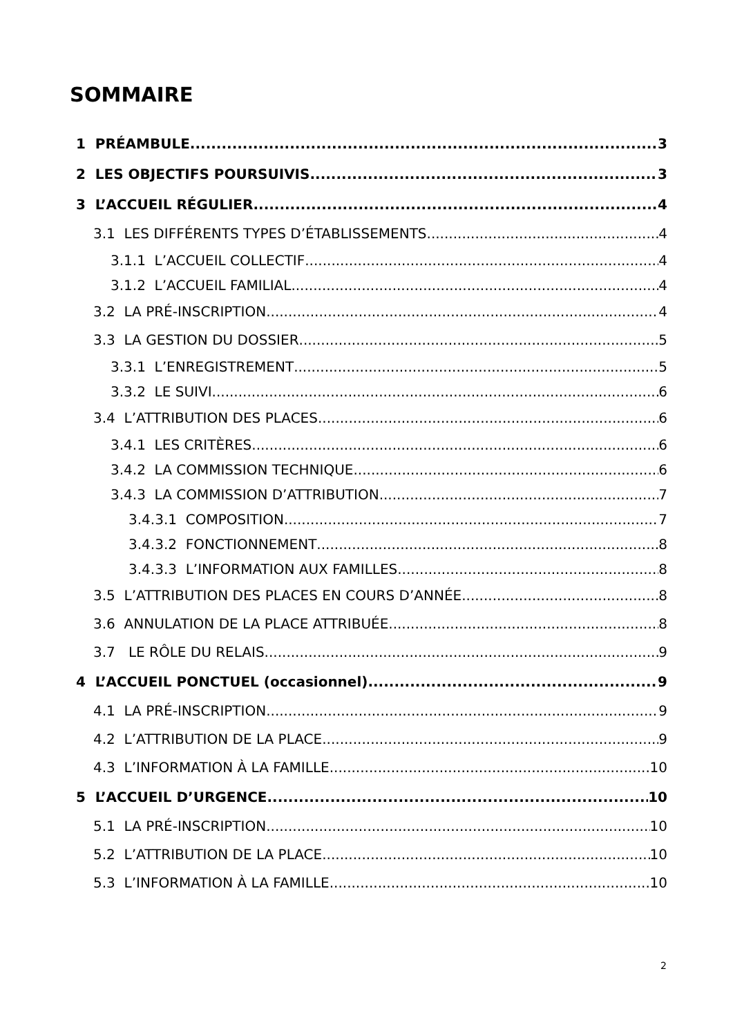SOMMAIRE
1 PRÉAMBULE 3
2 LES OBJECTIFS POURSUIVIS 3
3 L’ACCUEIL RÉGULIER 4
3.1 LES DIFFÉRENTS TYPES D’ÉTABLISSEMENTS 4
3.1.1 L’ACCUEIL COLLECTIF 4
3.1.2 L’ACCUEIL FAMILIAL 4
3.2 LA PRÉ-INSCRIPTION 4
3.3 LA GESTION DU DOSSIER 5
3.3.1 L’ENREGISTREMENT 5
3.3.2 LE SUIVI 6
3.4 L’ATTRIBUTION DES PLACES 6
3.4.1 LES CRITÈRES 6
3.4.2 LA COMMISSION TECHNIQUE 6
3.4.3 LA COMMISSION D’ATTRIBUTION 7
3.4.3.1 COMPOSITION 7
3.4.3.2 FONCTIONNEMENT 8
3.4.3.3 L’INFORMATION AUX FAMILLES 8
3.5 L’ATTRIBUTION DES PLACES EN COURS D’ANNÉE 8
3.6 ANNULATION DE LA PLACE ATTRIBUÉE 8
3.7 LE RÔLE DU RELAIS 9
4 L’ACCUEIL PONCTUEL (occasionnel) 9
4.1 LA PRÉ-INSCRIPTION 9
4.2 L’ATTRIBUTION DE LA PLACE 9
4.3 L’INFORMATION À LA FAMILLE 10
5 L’ACCUEIL D’URGENCE 10
5.1 LA PRÉ-INSCRIPTION 10
5.2 L’ATTRIBUTION DE LA PLACE 10
5.3 L’INFORMATION À LA FAMILLE 10
2